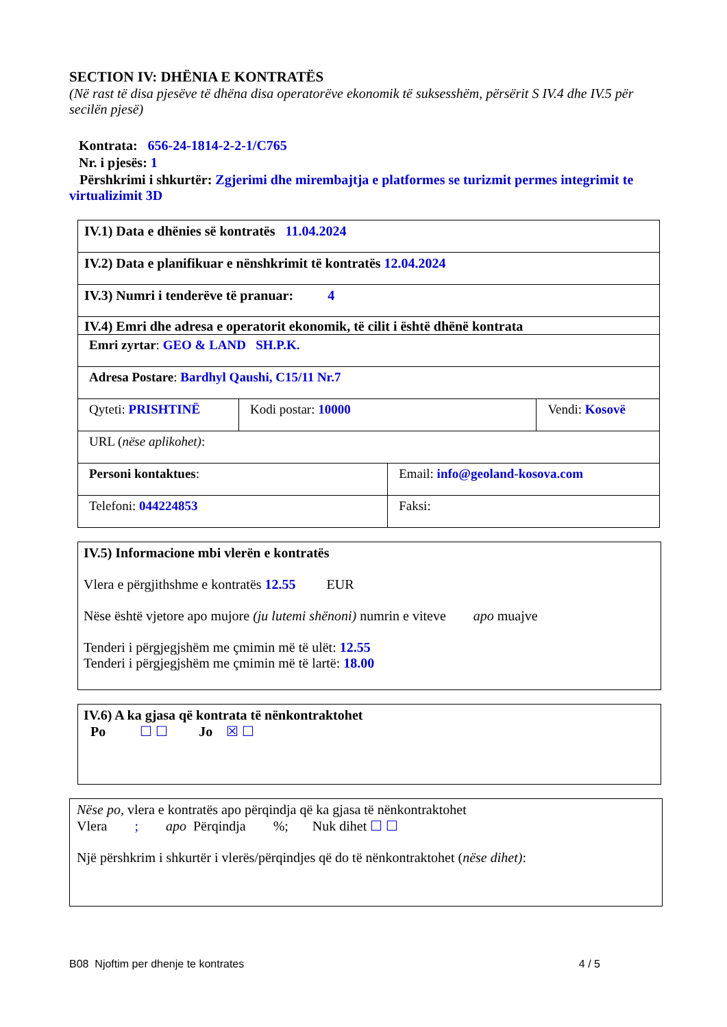SECTION IV: DHËNIA E KONTRATËS
(Në rast të disa pjesëve të dhëna disa operatorëve ekonomik të suksesshëm, përsërit S IV.4 dhe IV.5 për secilën pjesë)
Kontrata: 656-24-1814-2-2-1/C765
Nr. i pjesës: 1
Përshkrimi i shkurtër: Zgjerimi dhe mirembajtja e platformes se turizmit permes integrimit te virtualizimit 3D
| IV.1) Data e dhënies së kontratës 11.04.2024 | | | |
| IV.2) Data e planifikuar e nënshkrimit të kontratës 12.04.2024 | | | |
| IV.3) Numri i tenderëve të pranuar: 4 | | | |
| IV.4) Emri dhe adresa e operatorit ekonomik, të cilit i është dhënë kontrata | | | |
| Emri zyrtar : GEO & LAND SH.P.K. | | | |
| Adresa Postare : Bardhyl Qaushi, C15/11 Nr.7 | | | |
| Qyteti: PRISHTINË | Kodi postar: 10000 | | Vendi: Kosovë |
| URL ( nëse aplikohet) : | | | |
| Personi kontaktues : | | Email: info@geoland-kosova.com | |
| Telefoni: 044224853 | | Faksi: | |
IV.5) Informacione mbi vlerën e kontratës
Vlera e përgjithshme e kontratës 12.55 EUR
Nëse është vjetore apo mujore (ju lutemi shënoni) numrin e viteve apo muajve
Tenderi i përgjegjshëm me çmimin më të ulët: 12.55
Tenderi i përgjegjshëm me çmimin më të lartë: 18.00
IV.6) A ka gjasa që kontrata të nënkontraktohet
Po ☐ ☐ Jo ☒ ☐
Nëse po, vlera e kontratës apo përqindja që ka gjasa të nënkontraktohet
Vlera ; apo Përqindja %; Nuk dihet ☐ ☐
Një përshkrim i shkurtër i vlerës/përqindjes që do të nënkontraktohet (nëse dihet):
B08 Njoftim per dhenje te kontrates 4 / 5